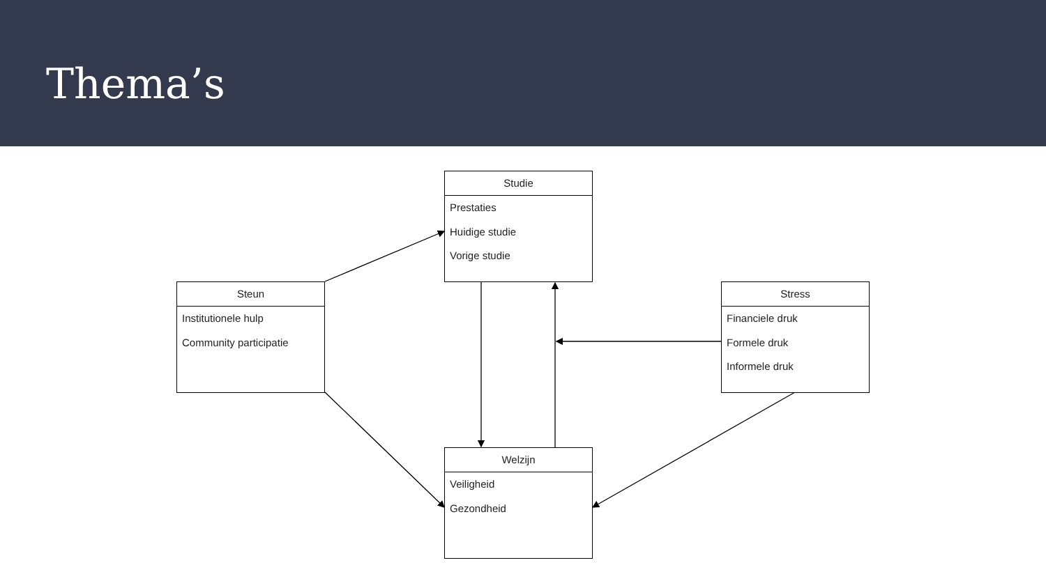Thema’s
Studie
Prestaties
Huidige studie
Vorige studie
Steun
Institutionele hulp
Community participatie
Stress
Financiele druk
Formele druk
Informele druk
Welzijn
Veiligheid
Gezondheid